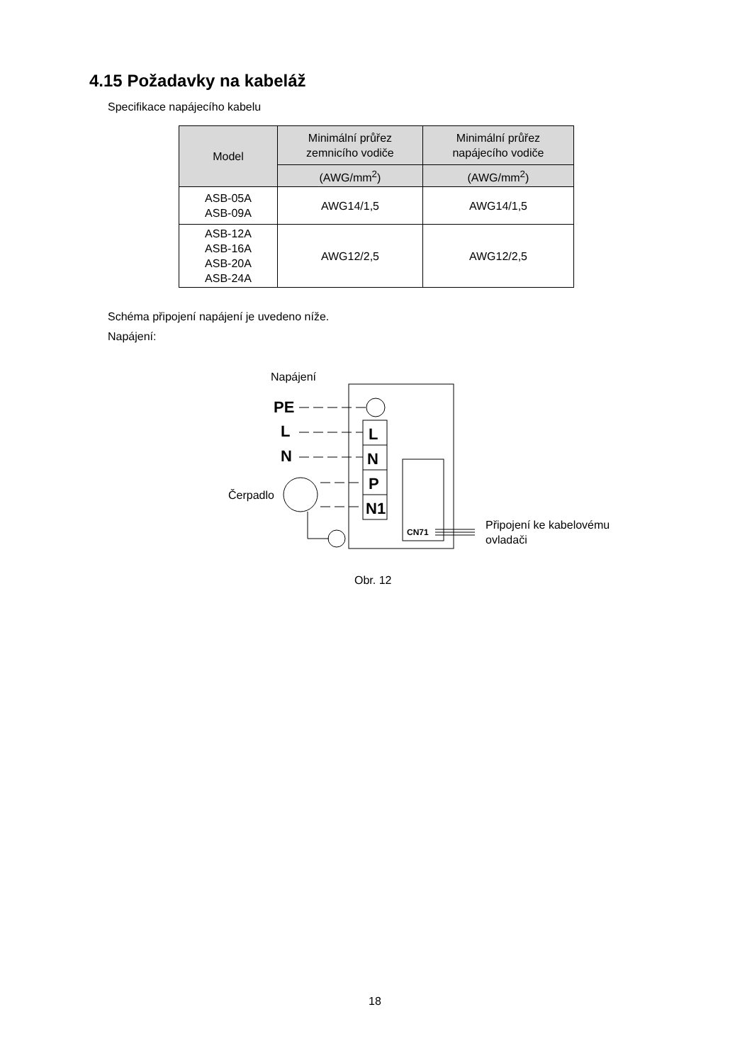4.15 Požadavky na kabeláž
Specifikace napájecího kabelu
| Model | Minimální průřez zemnicího vodiče | Minimální průřez napájecího vodiče |
| --- | --- | --- |
| | (AWG/mm<sup>2</sup>) | (AWG/mm<sup>2</sup>) |
| ASB-05A ASB-09A | AWG14/1,5 | AWG14/1,5 |
| ASB-12A ASB-16A ASB-20A ASB-24A | AWG12/2,5 | AWG12/2,5 |
Schéma připojení napájení je uvedeno níže.
Napájení:
Napájení
PE
L
N
L
N
P
N1
Čerpadlo
CN71
Připojení ke kabelovému
ovladači
Obr. 12
18